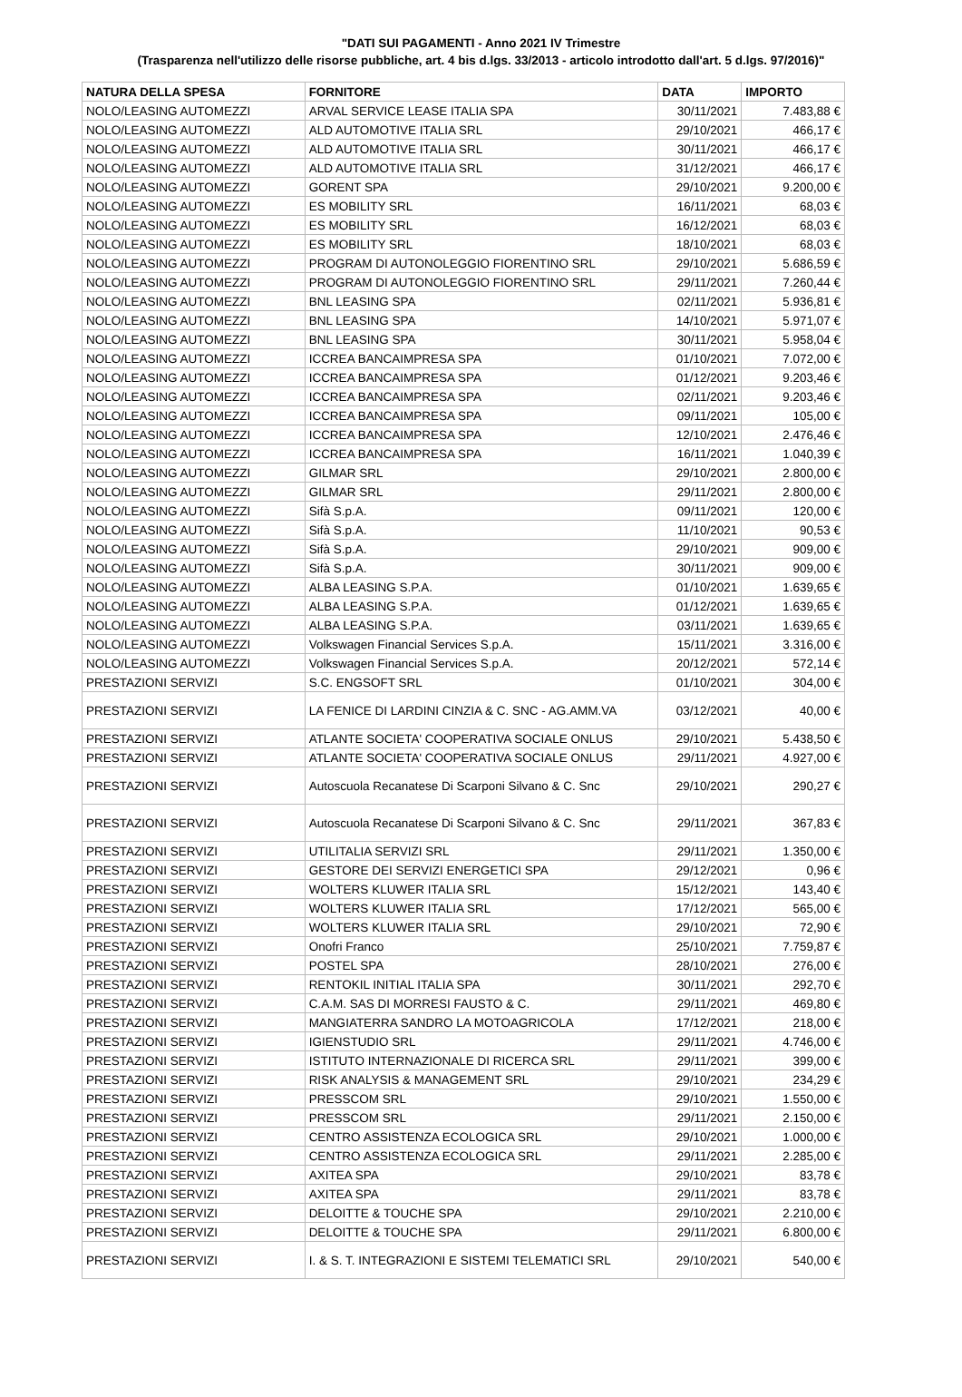"DATI SUI PAGAMENTI - Anno 2021 IV Trimestre
(Trasparenza nell'utilizzo delle risorse pubbliche, art. 4 bis d.lgs. 33/2013 - articolo introdotto dall'art. 5 d.lgs. 97/2016)"
| NATURA DELLA SPESA | FORNITORE | DATA | IMPORTO |
| --- | --- | --- | --- |
| NOLO/LEASING AUTOMEZZI | ARVAL SERVICE LEASE ITALIA SPA | 30/11/2021 | 7.483,88 € |
| NOLO/LEASING AUTOMEZZI | ALD AUTOMOTIVE ITALIA SRL | 29/10/2021 | 466,17 € |
| NOLO/LEASING AUTOMEZZI | ALD AUTOMOTIVE ITALIA SRL | 30/11/2021 | 466,17 € |
| NOLO/LEASING AUTOMEZZI | ALD AUTOMOTIVE ITALIA SRL | 31/12/2021 | 466,17 € |
| NOLO/LEASING AUTOMEZZI | GORENT SPA | 29/10/2021 | 9.200,00 € |
| NOLO/LEASING AUTOMEZZI | ES MOBILITY SRL | 16/11/2021 | 68,03 € |
| NOLO/LEASING AUTOMEZZI | ES MOBILITY SRL | 16/12/2021 | 68,03 € |
| NOLO/LEASING AUTOMEZZI | ES MOBILITY SRL | 18/10/2021 | 68,03 € |
| NOLO/LEASING AUTOMEZZI | PROGRAM DI AUTONOLEGGIO FIORENTINO SRL | 29/10/2021 | 5.686,59 € |
| NOLO/LEASING AUTOMEZZI | PROGRAM DI AUTONOLEGGIO FIORENTINO SRL | 29/11/2021 | 7.260,44 € |
| NOLO/LEASING AUTOMEZZI | BNL LEASING SPA | 02/11/2021 | 5.936,81 € |
| NOLO/LEASING AUTOMEZZI | BNL LEASING SPA | 14/10/2021 | 5.971,07 € |
| NOLO/LEASING AUTOMEZZI | BNL LEASING SPA | 30/11/2021 | 5.958,04 € |
| NOLO/LEASING AUTOMEZZI | ICCREA BANCAIMPRESA SPA | 01/10/2021 | 7.072,00 € |
| NOLO/LEASING AUTOMEZZI | ICCREA BANCAIMPRESA SPA | 01/12/2021 | 9.203,46 € |
| NOLO/LEASING AUTOMEZZI | ICCREA BANCAIMPRESA SPA | 02/11/2021 | 9.203,46 € |
| NOLO/LEASING AUTOMEZZI | ICCREA BANCAIMPRESA SPA | 09/11/2021 | 105,00 € |
| NOLO/LEASING AUTOMEZZI | ICCREA BANCAIMPRESA SPA | 12/10/2021 | 2.476,46 € |
| NOLO/LEASING AUTOMEZZI | ICCREA BANCAIMPRESA SPA | 16/11/2021 | 1.040,39 € |
| NOLO/LEASING AUTOMEZZI | GILMAR SRL | 29/10/2021 | 2.800,00 € |
| NOLO/LEASING AUTOMEZZI | GILMAR SRL | 29/11/2021 | 2.800,00 € |
| NOLO/LEASING AUTOMEZZI | Sifà S.p.A. | 09/11/2021 | 120,00 € |
| NOLO/LEASING AUTOMEZZI | Sifà S.p.A. | 11/10/2021 | 90,53 € |
| NOLO/LEASING AUTOMEZZI | Sifà S.p.A. | 29/10/2021 | 909,00 € |
| NOLO/LEASING AUTOMEZZI | Sifà S.p.A. | 30/11/2021 | 909,00 € |
| NOLO/LEASING AUTOMEZZI | ALBA LEASING S.P.A. | 01/10/2021 | 1.639,65 € |
| NOLO/LEASING AUTOMEZZI | ALBA LEASING S.P.A. | 01/12/2021 | 1.639,65 € |
| NOLO/LEASING AUTOMEZZI | ALBA LEASING S.P.A. | 03/11/2021 | 1.639,65 € |
| NOLO/LEASING AUTOMEZZI | Volkswagen Financial Services S.p.A. | 15/11/2021 | 3.316,00 € |
| NOLO/LEASING AUTOMEZZI | Volkswagen Financial Services S.p.A. | 20/12/2021 | 572,14 € |
| PRESTAZIONI SERVIZI | S.C. ENGSOFT SRL | 01/10/2021 | 304,00 € |
| PRESTAZIONI SERVIZI | LA FENICE DI LARDINI CINZIA & C. SNC - AG.AMM.VA | 03/12/2021 | 40,00 € |
| PRESTAZIONI SERVIZI | ATLANTE SOCIETA' COOPERATIVA SOCIALE ONLUS | 29/10/2021 | 5.438,50 € |
| PRESTAZIONI SERVIZI | ATLANTE SOCIETA' COOPERATIVA SOCIALE ONLUS | 29/11/2021 | 4.927,00 € |
| PRESTAZIONI SERVIZI | Autoscuola Recanatese Di Scarponi Silvano & C. Snc | 29/10/2021 | 290,27 € |
| PRESTAZIONI SERVIZI | Autoscuola Recanatese Di Scarponi Silvano & C. Snc | 29/11/2021 | 367,83 € |
| PRESTAZIONI SERVIZI | UTILITALIA SERVIZI SRL | 29/11/2021 | 1.350,00 € |
| PRESTAZIONI SERVIZI | GESTORE DEI SERVIZI ENERGETICI SPA | 29/12/2021 | 0,96 € |
| PRESTAZIONI SERVIZI | WOLTERS KLUWER ITALIA SRL | 15/12/2021 | 143,40 € |
| PRESTAZIONI SERVIZI | WOLTERS KLUWER ITALIA SRL | 17/12/2021 | 565,00 € |
| PRESTAZIONI SERVIZI | WOLTERS KLUWER ITALIA SRL | 29/10/2021 | 72,90 € |
| PRESTAZIONI SERVIZI | Onofri Franco | 25/10/2021 | 7.759,87 € |
| PRESTAZIONI SERVIZI | POSTEL SPA | 28/10/2021 | 276,00 € |
| PRESTAZIONI SERVIZI | RENTOKIL INITIAL ITALIA SPA | 30/11/2021 | 292,70 € |
| PRESTAZIONI SERVIZI | C.A.M. SAS DI MORRESI FAUSTO & C. | 29/11/2021 | 469,80 € |
| PRESTAZIONI SERVIZI | MANGIATERRA SANDRO LA MOTOAGRICOLA | 17/12/2021 | 218,00 € |
| PRESTAZIONI SERVIZI | IGIENSTUDIO SRL | 29/11/2021 | 4.746,00 € |
| PRESTAZIONI SERVIZI | ISTITUTO INTERNAZIONALE DI RICERCA SRL | 29/11/2021 | 399,00 € |
| PRESTAZIONI SERVIZI | RISK ANALYSIS & MANAGEMENT SRL | 29/10/2021 | 234,29 € |
| PRESTAZIONI SERVIZI | PRESSCOM SRL | 29/10/2021 | 1.550,00 € |
| PRESTAZIONI SERVIZI | PRESSCOM SRL | 29/11/2021 | 2.150,00 € |
| PRESTAZIONI SERVIZI | CENTRO ASSISTENZA ECOLOGICA SRL | 29/10/2021 | 1.000,00 € |
| PRESTAZIONI SERVIZI | CENTRO ASSISTENZA ECOLOGICA SRL | 29/11/2021 | 2.285,00 € |
| PRESTAZIONI SERVIZI | AXITEA SPA | 29/10/2021 | 83,78 € |
| PRESTAZIONI SERVIZI | AXITEA SPA | 29/11/2021 | 83,78 € |
| PRESTAZIONI SERVIZI | DELOITTE & TOUCHE SPA | 29/10/2021 | 2.210,00 € |
| PRESTAZIONI SERVIZI | DELOITTE & TOUCHE SPA | 29/11/2021 | 6.800,00 € |
| PRESTAZIONI SERVIZI | I. & S. T. INTEGRAZIONI E SISTEMI TELEMATICI SRL | 29/10/2021 | 540,00 € |